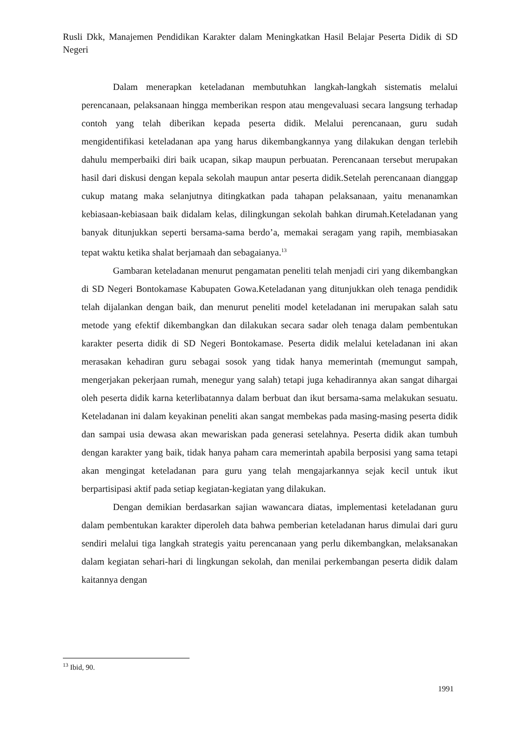Rusli Dkk, Manajemen Pendidikan Karakter dalam Meningkatkan Hasil Belajar Peserta Didik di SD Negeri
Dalam menerapkan keteladanan membutuhkan langkah-langkah sistematis melalui perencanaan, pelaksanaan hingga memberikan respon atau mengevaluasi secara langsung terhadap contoh yang telah diberikan kepada peserta didik. Melalui perencanaan, guru sudah mengidentifikasi keteladanan apa yang harus dikembangkannya yang dilakukan dengan terlebih dahulu memperbaiki diri baik ucapan, sikap maupun perbuatan. Perencanaan tersebut merupakan hasil dari diskusi dengan kepala sekolah maupun antar peserta didik.Setelah perencanaan dianggap cukup matang maka selanjutnya ditingkatkan pada tahapan pelaksanaan, yaitu menanamkan kebiasaan-kebiasaan baik didalam kelas, dilingkungan sekolah bahkan dirumah.Keteladanan yang banyak ditunjukkan seperti bersama-sama berdo’a, memakai seragam yang rapih, membiasakan tepat waktu ketika shalat berjamaah dan sebagaianya.<sup>13</sup>
Gambaran keteladanan menurut pengamatan peneliti telah menjadi ciri yang dikembangkan di SD Negeri Bontokamase Kabupaten Gowa.Keteladanan yang ditunjukkan oleh tenaga pendidik telah dijalankan dengan baik, dan menurut peneliti model keteladanan ini merupakan salah satu metode yang efektif dikembangkan dan dilakukan secara sadar oleh tenaga dalam pembentukan karakter peserta didik di SD Negeri Bontokamase. Peserta didik melalui keteladanan ini akan merasakan kehadiran guru sebagai sosok yang tidak hanya memerintah (memungut sampah, mengerjakan pekerjaan rumah, menegur yang salah) tetapi juga kehadirannya akan sangat dihargai oleh peserta didik karna keterlibatannya dalam berbuat dan ikut bersama-sama melakukan sesuatu. Keteladanan ini dalam keyakinan peneliti akan sangat membekas pada masing-masing peserta didik dan sampai usia dewasa akan mewariskan pada generasi setelahnya. Peserta didik akan tumbuh dengan karakter yang baik, tidak hanya paham cara memerintah apabila berposisi yang sama tetapi akan mengingat keteladanan para guru yang telah mengajarkannya sejak kecil untuk ikut berpartisipasi aktif pada setiap kegiatan-kegiatan yang dilakukan.
Dengan demikian berdasarkan sajian wawancara diatas, implementasi keteladanan guru dalam pembentukan karakter diperoleh data bahwa pemberian keteladanan harus dimulai dari guru sendiri melalui tiga langkah strategis yaitu perencanaan yang perlu dikembangkan, melaksanakan dalam kegiatan sehari-hari di lingkungan sekolah, dan menilai perkembangan peserta didik dalam kaitannya dengan
<sup>13</sup> Ibid, 90.
1991